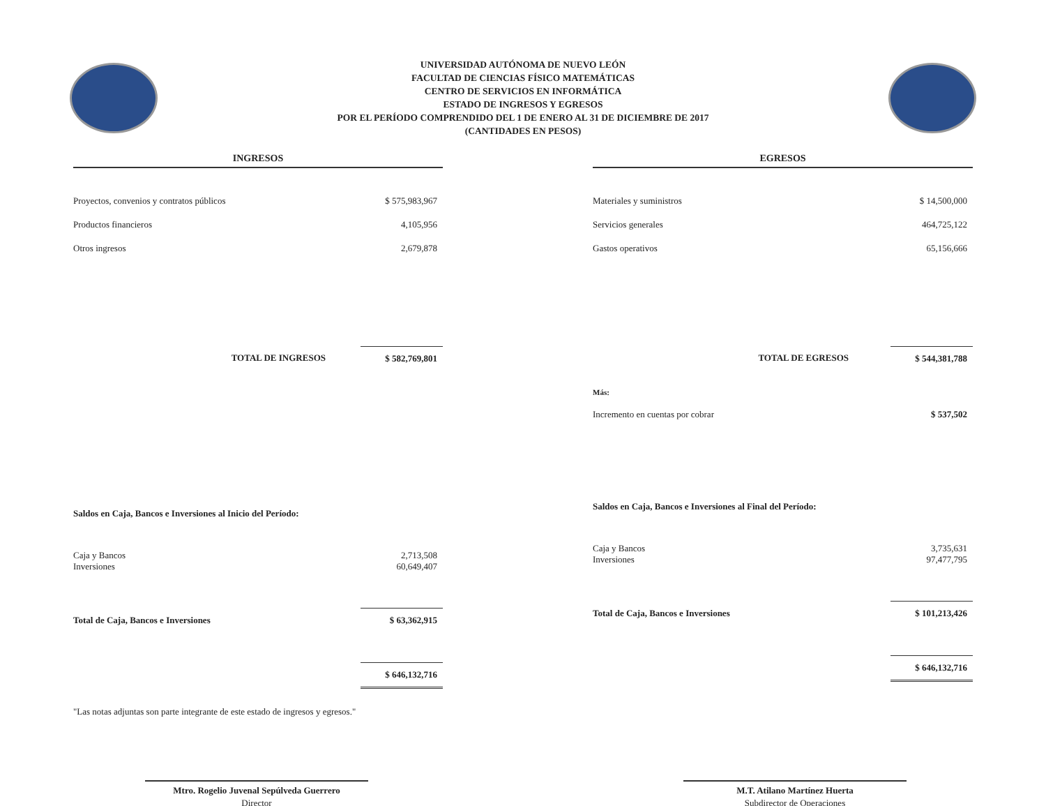UNIVERSIDAD AUTÓNOMA DE NUEVO LEÓN
FACULTAD DE CIENCIAS FÍSICO MATEMÁTICAS
CENTRO DE SERVICIOS EN INFORMÁTICA
ESTADO DE INGRESOS Y EGRESOS
POR EL PERÍODO COMPRENDIDO DEL 1 DE ENERO AL 31 DE DICIEMBRE DE 2017
(CANTIDADES EN PESOS)
INGRESOS
| Proyectos, convenios y contratos públicos | $ 575,983,967 |
| Productos financieros | 4,105,956 |
| Otros ingresos | 2,679,878 |
| TOTAL DE INGRESOS | $ 582,769,801 |
| Saldos en Caja, Bancos e Inversiones al Inicio del Período: | |
| Caja y Bancos Inversiones | 2,713,508 60,649,407 |
| Total de Caja, Bancos e Inversiones | $ 63,362,915 |
| | $ 646,132,716 |
EGRESOS
| Materiales y suministros | $ 14,500,000 |
| Servicios generales | 464,725,122 |
| Gastos operativos | 65,156,666 |
| TOTAL DE EGRESOS | $ 544,381,788 |
| Más: | |
| Incremento en cuentas por cobrar | $ 537,502 |
| Saldos en Caja, Bancos e Inversiones al Final del Período: | |
| Caja y Bancos Inversiones | 3,735,631 97,477,795 |
| Total de Caja, Bancos e Inversiones | $ 101,213,426 |
| | $ 646,132,716 |
"Las notas adjuntas son parte integrante de este estado de ingresos y egresos."
Mtro. Rogelio Juvenal Sepúlveda Guerrero
Director
M.T. Atilano Martínez Huerta
Subdirector de Operaciones